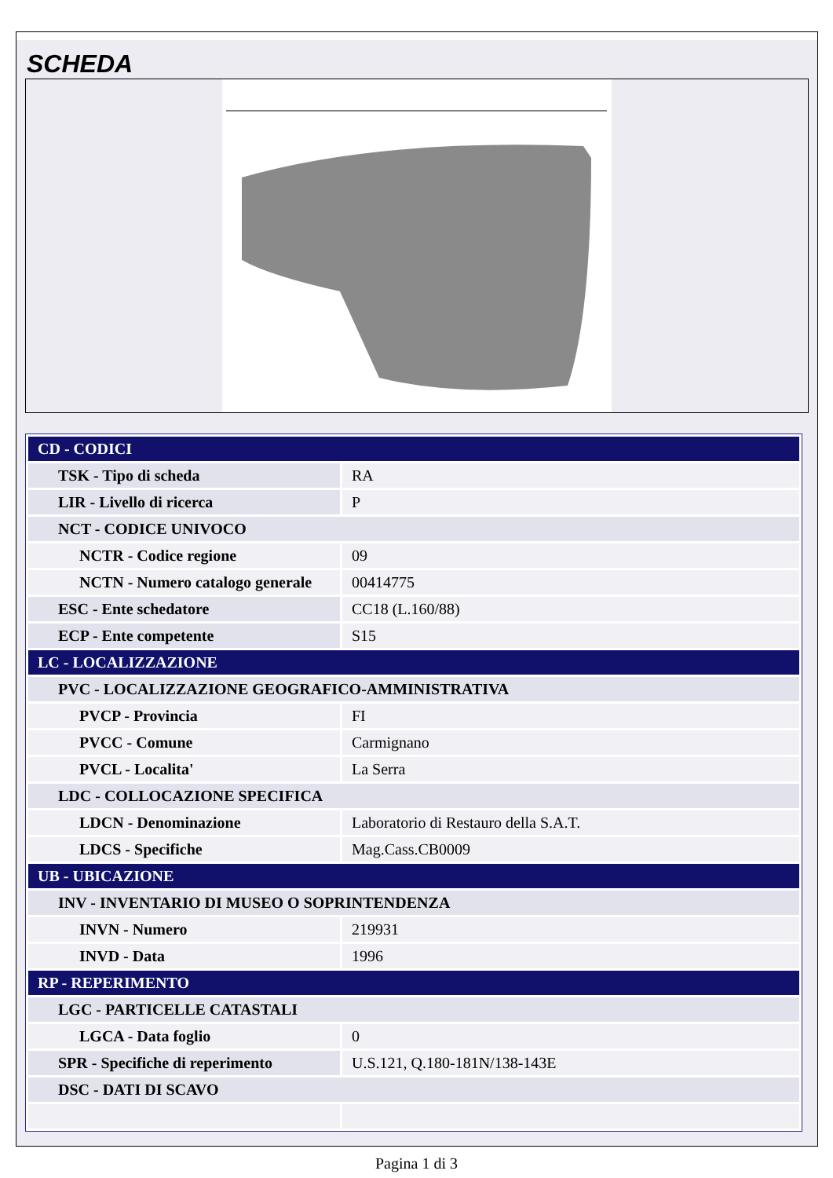SCHEDA
| CD - CODICI | |
| TSK - Tipo di scheda | RA |
| LIR - Livello di ricerca | P |
| NCT - CODICE UNIVOCO | |
| NCTR - Codice regione | 09 |
| NCTN - Numero catalogo generale | 00414775 |
| ESC - Ente schedatore | CC18 (L.160/88) |
| ECP - Ente competente | S15 |
| LC - LOCALIZZAZIONE | |
| PVC - LOCALIZZAZIONE GEOGRAFICO-AMMINISTRATIVA | |
| PVCP - Provincia | FI |
| PVCC - Comune | Carmignano |
| PVCL - Localita' | La Serra |
| LDC - COLLOCAZIONE SPECIFICA | |
| LDCN - Denominazione | Laboratorio di Restauro della S.A.T. |
| LDCS - Specifiche | Mag.Cass.CB0009 |
| UB - UBICAZIONE | |
| INV - INVENTARIO DI MUSEO O SOPRINTENDENZA | |
| INVN - Numero | 219931 |
| INVD - Data | 1996 |
| RP - REPERIMENTO | |
| LGC - PARTICELLE CATASTALI | |
| LGCA - Data foglio | 0 |
| SPR - Specifiche di reperimento | U.S.121, Q.180-181N/138-143E |
| DSC - DATI DI SCAVO | |
Pagina 1 di 3